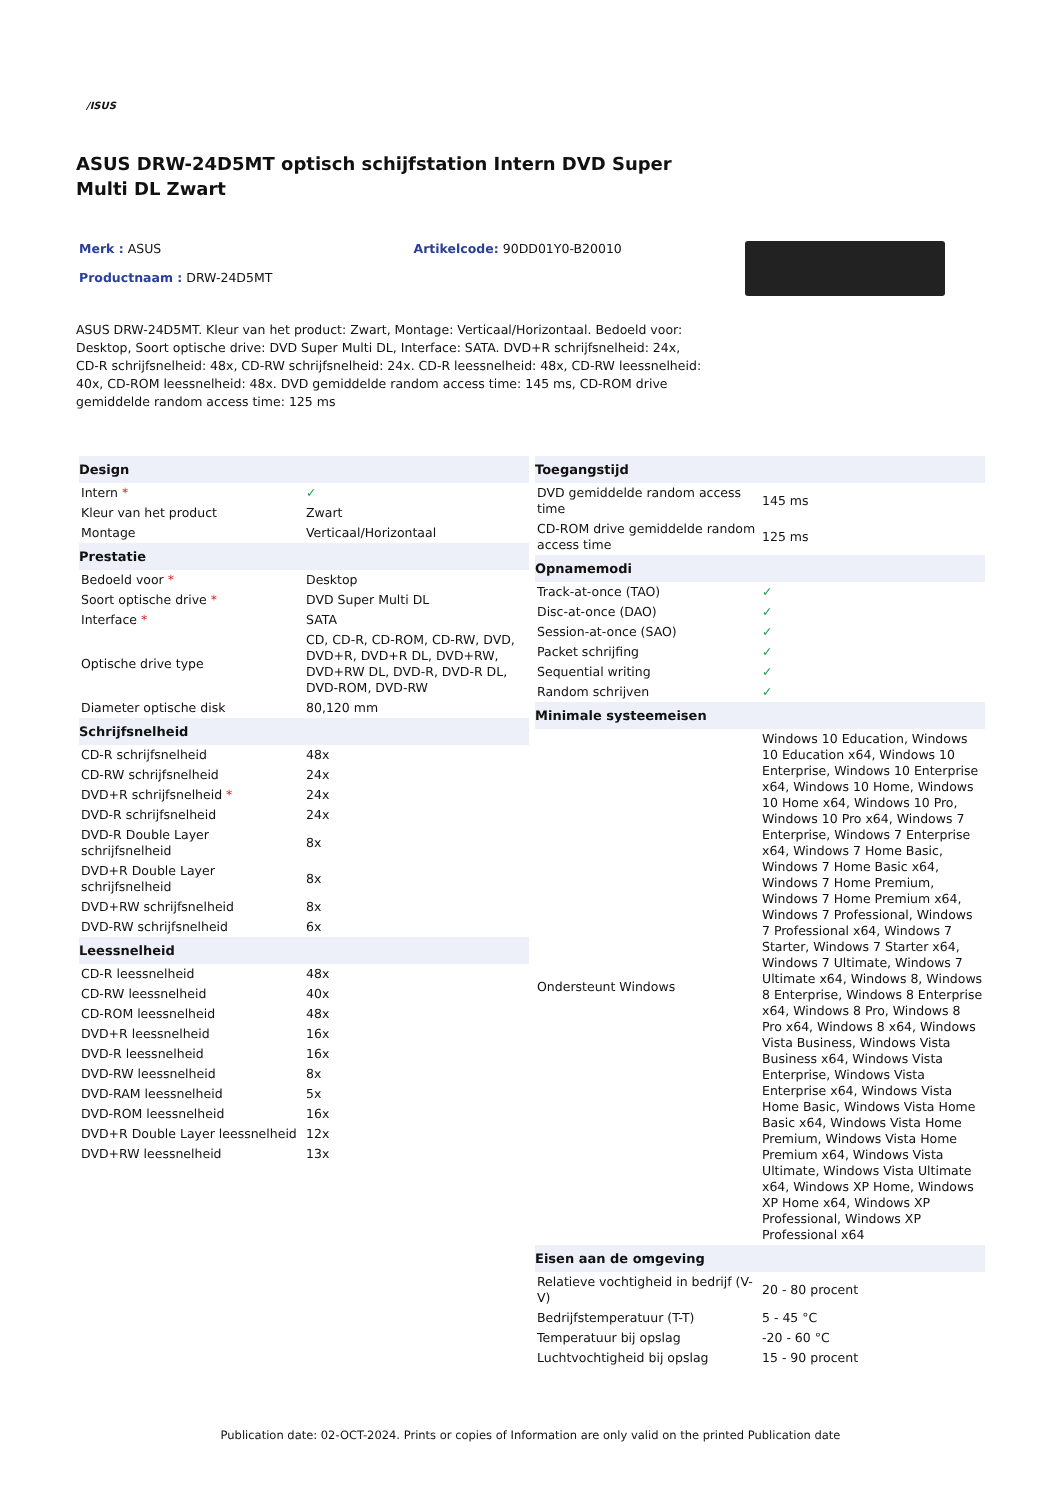/ISUS
ASUS DRW-24D5MT optisch schijfstation Intern DVD Super Multi DL Zwart
Merk : ASUS
Productnaam : DRW-24D5MT
Artikelcode: 90DD01Y0-B20010
ASUS DRW-24D5MT. Kleur van het product: Zwart, Montage: Verticaal/Horizontaal. Bedoeld voor: Desktop, Soort optische drive: DVD Super Multi DL, Interface: SATA. DVD+R schrijfsnelheid: 24x, CD-R schrijfsnelheid: 48x, CD-RW schrijfsnelheid: 24x. CD-R leessnelheid: 48x, CD-RW leessnelheid: 40x, CD-ROM leessnelheid: 48x. DVD gemiddelde random access time: 145 ms, CD-ROM drive gemiddelde random access time: 125 ms
| Design | |
| --- | --- |
| Intern * | ✓ |
| Kleur van het product | Zwart |
| Montage | Verticaal/Horizontaal |
| Prestatie | |
| Bedoeld voor * | Desktop |
| Soort optische drive * | DVD Super Multi DL |
| Interface * | SATA |
| Optische drive type | CD, CD-R, CD-ROM, CD-RW, DVD, DVD+R, DVD+R DL, DVD+RW, DVD+RW DL, DVD-R, DVD-R DL, DVD-ROM, DVD-RW |
| Diameter optische disk | 80,120 mm |
| Schrijfsnelheid | |
| CD-R schrijfsnelheid | 48x |
| CD-RW schrijfsnelheid | 24x |
| DVD+R schrijfsnelheid * | 24x |
| DVD-R schrijfsnelheid | 24x |
| DVD-R Double Layer schrijfsnelheid | 8x |
| DVD+R Double Layer schrijfsnelheid | 8x |
| DVD+RW schrijfsnelheid | 8x |
| DVD-RW schrijfsnelheid | 6x |
| Leessnelheid | |
| CD-R leessnelheid | 48x |
| CD-RW leessnelheid | 40x |
| CD-ROM leessnelheid | 48x |
| DVD+R leessnelheid | 16x |
| DVD-R leessnelheid | 16x |
| DVD-RW leessnelheid | 8x |
| DVD-RAM leessnelheid | 5x |
| DVD-ROM leessnelheid | 16x |
| DVD+R Double Layer leessnelheid | 12x |
| DVD+RW leessnelheid | 13x |
| Toegangstijd | |
| --- | --- |
| DVD gemiddelde random access time | 145 ms |
| CD-ROM drive gemiddelde random access time | 125 ms |
| Opnamemodi | |
| Track-at-once (TAO) | ✓ |
| Disc-at-once (DAO) | ✓ |
| Session-at-once (SAO) | ✓ |
| Packet schrijfing | ✓ |
| Sequential writing | ✓ |
| Random schrijven | ✓ |
| Minimale systeemeisen | |
| Ondersteunt Windows | Windows 10 Education, Windows 10 Education x64, Windows 10 Enterprise, Windows 10 Enterprise x64, Windows 10 Home, Windows 10 Home x64, Windows 10 Pro, Windows 10 Pro x64, Windows 7 Enterprise, Windows 7 Enterprise x64, Windows 7 Home Basic, Windows 7 Home Basic x64, Windows 7 Home Premium, Windows 7 Home Premium x64, Windows 7 Professional, Windows 7 Professional x64, Windows 7 Starter, Windows 7 Starter x64, Windows 7 Ultimate, Windows 7 Ultimate x64, Windows 8, Windows 8 Enterprise, Windows 8 Enterprise x64, Windows 8 Pro, Windows 8 Pro x64, Windows 8 x64, Windows Vista Business, Windows Vista Business x64, Windows Vista Enterprise, Windows Vista Enterprise x64, Windows Vista Home Basic, Windows Vista Home Basic x64, Windows Vista Home Premium, Windows Vista Home Premium x64, Windows Vista Ultimate, Windows Vista Ultimate x64, Windows XP Home, Windows XP Home x64, Windows XP Professional, Windows XP Professional x64 |
| Eisen aan de omgeving | |
| Relatieve vochtigheid in bedrijf (V-V) | 20 - 80 procent |
| Bedrijfstemperatuur (T-T) | 5 - 45 °C |
| Temperatuur bij opslag | -20 - 60 °C |
| Luchtvochtigheid bij opslag | 15 - 90 procent |
Publication date: 02-OCT-2024. Prints or copies of Information are only valid on the printed Publication date